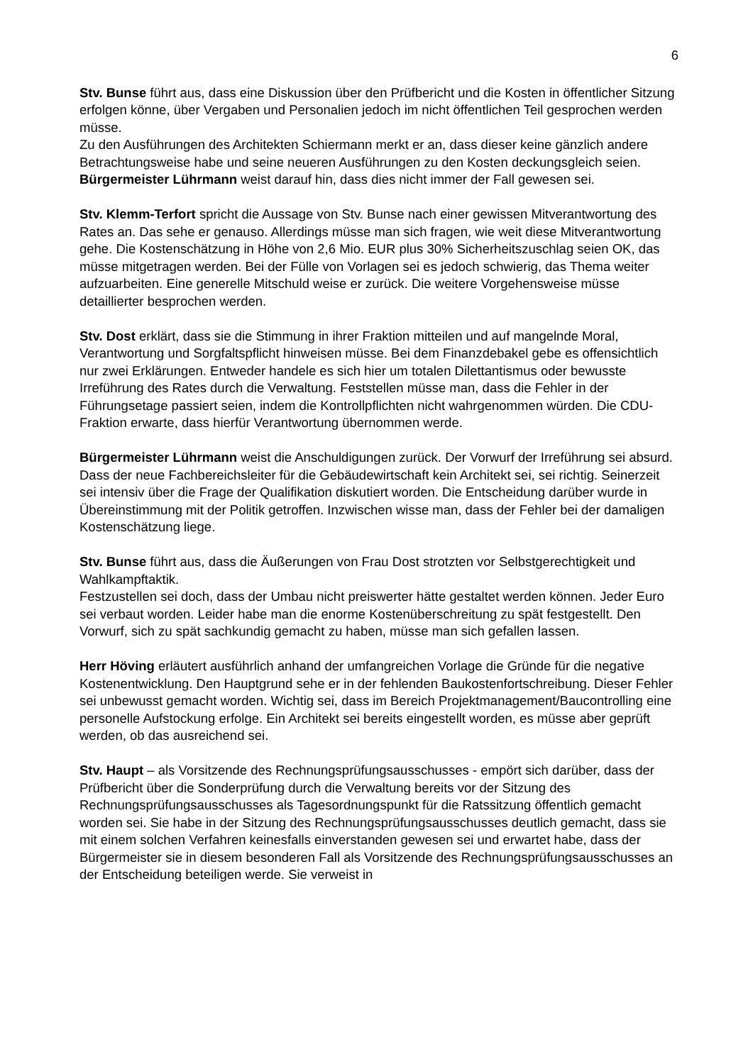6
Stv. Bunse führt aus, dass eine Diskussion über den Prüfbericht und die Kosten in öffentlicher Sitzung erfolgen könne, über Vergaben und Personalien jedoch im nicht öffentlichen Teil gesprochen werden müsse.
Zu den Ausführungen des Architekten Schiermann merkt er an, dass dieser keine gänzlich andere Betrachtungsweise habe und seine neueren Ausführungen zu den Kosten deckungsgleich seien.
Bürgermeister Lührmann weist darauf hin, dass dies nicht immer der Fall gewesen sei.
Stv. Klemm-Terfort spricht die Aussage von Stv. Bunse nach einer gewissen Mitverantwortung des Rates an. Das sehe er genauso. Allerdings müsse man sich fragen, wie weit diese Mitverantwortung gehe. Die Kostenschätzung in Höhe von 2,6 Mio. EUR plus 30% Sicherheitszuschlag seien OK, das müsse mitgetragen werden. Bei der Fülle von Vorlagen sei es jedoch schwierig, das Thema weiter aufzuarbeiten. Eine generelle Mitschuld weise er zurück. Die weitere Vorgehensweise müsse detaillierter besprochen werden.
Stv. Dost erklärt, dass sie die Stimmung in ihrer Fraktion mitteilen und auf mangelnde Moral, Verantwortung und Sorgfaltspflicht hinweisen müsse. Bei dem Finanzdebakel gebe es offensichtlich nur zwei Erklärungen. Entweder handele es sich hier um totalen Dilettantismus oder bewusste Irreführung des Rates durch die Verwaltung. Feststellen müsse man, dass die Fehler in der Führungsetage passiert seien, indem die Kontrollpflichten nicht wahrgenommen würden. Die CDU-Fraktion erwarte, dass hierfür Verantwortung übernommen werde.
Bürgermeister Lührmann weist die Anschuldigungen zurück. Der Vorwurf der Irreführung sei absurd. Dass der neue Fachbereichsleiter für die Gebäudewirtschaft kein Architekt sei, sei richtig. Seinerzeit sei intensiv über die Frage der Qualifikation diskutiert worden. Die Entscheidung darüber wurde in Übereinstimmung mit der Politik getroffen. Inzwischen wisse man, dass der Fehler bei der damaligen Kostenschätzung liege.
Stv. Bunse führt aus, dass die Äußerungen von Frau Dost strotzten vor Selbstgerechtigkeit und Wahlkampftaktik.
Festzustellen sei doch, dass der Umbau nicht preiswerter hätte gestaltet werden können. Jeder Euro sei verbaut worden. Leider habe man die enorme Kostenüberschreitung zu spät festgestellt. Den Vorwurf, sich zu spät sachkundig gemacht zu haben, müsse man sich gefallen lassen.
Herr Höving erläutert ausführlich anhand der umfangreichen Vorlage die Gründe für die negative Kostenentwicklung. Den Hauptgrund sehe er in der fehlenden Baukostenfortschreibung. Dieser Fehler sei unbewusst gemacht worden. Wichtig sei, dass im Bereich Projektmanagement/Baucontrolling eine personelle Aufstockung erfolge. Ein Architekt sei bereits eingestellt worden, es müsse aber geprüft werden, ob das ausreichend sei.
Stv. Haupt – als Vorsitzende des Rechnungsprüfungsausschusses - empört sich darüber, dass der Prüfbericht über die Sonderprüfung durch die Verwaltung bereits vor der Sitzung des Rechnungsprüfungsausschusses als Tagesordnungspunkt für die Ratssitzung öffentlich gemacht worden sei. Sie habe in der Sitzung des Rechnungsprüfungsausschusses deutlich gemacht, dass sie mit einem solchen Verfahren keinesfalls einverstanden gewesen sei und erwartet habe, dass der Bürgermeister sie in diesem besonderen Fall als Vorsitzende des Rechnungsprüfungsausschusses an der Entscheidung beteiligen werde. Sie verweist in